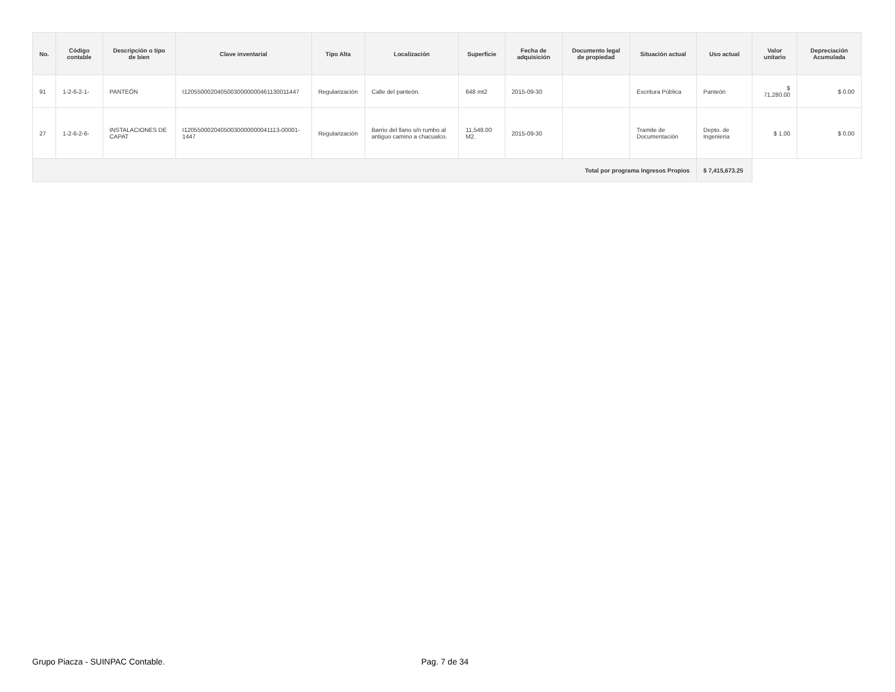| No. | Código contable | Descripción o tipo de bien | Clave inventarial | Tipo Alta | Localización | Superficie | Fecha de adquisición | Documento legal de propiedad | Situación actual | Uso actual | Valor unitario | Depreciación Acumulada |
| --- | --- | --- | --- | --- | --- | --- | --- | --- | --- | --- | --- | --- |
| 91 | 1-2-6-2-1- | PANTEÓN | I12055000204050030000000461130011447 | Regularización | Calle del panteón. | 648 mt2 | 2015-09-30 | | Escritura Pública | Panteón | $ 71,280.00 | $ 0.00 |
| 27 | 1-2-6-2-6- | INSTALACIONES DE CAPAT | I12055000204050030000000041113-00001-1447 | Regularización | Barrio del llano s/n rumbo al antiguo camino a chacualco. | 11,548.00 M2. | 2015-09-30 | | Tramite de Documentación | Depto. de Ingenieria | $ 1.00 | $ 0.00 |
| Total por programa Ingresos Propios | | | | | | | | | | $ 7,415,673.25 | | |
Grupo Piacza - SUINPAC Contable. Pag. 7 de 34